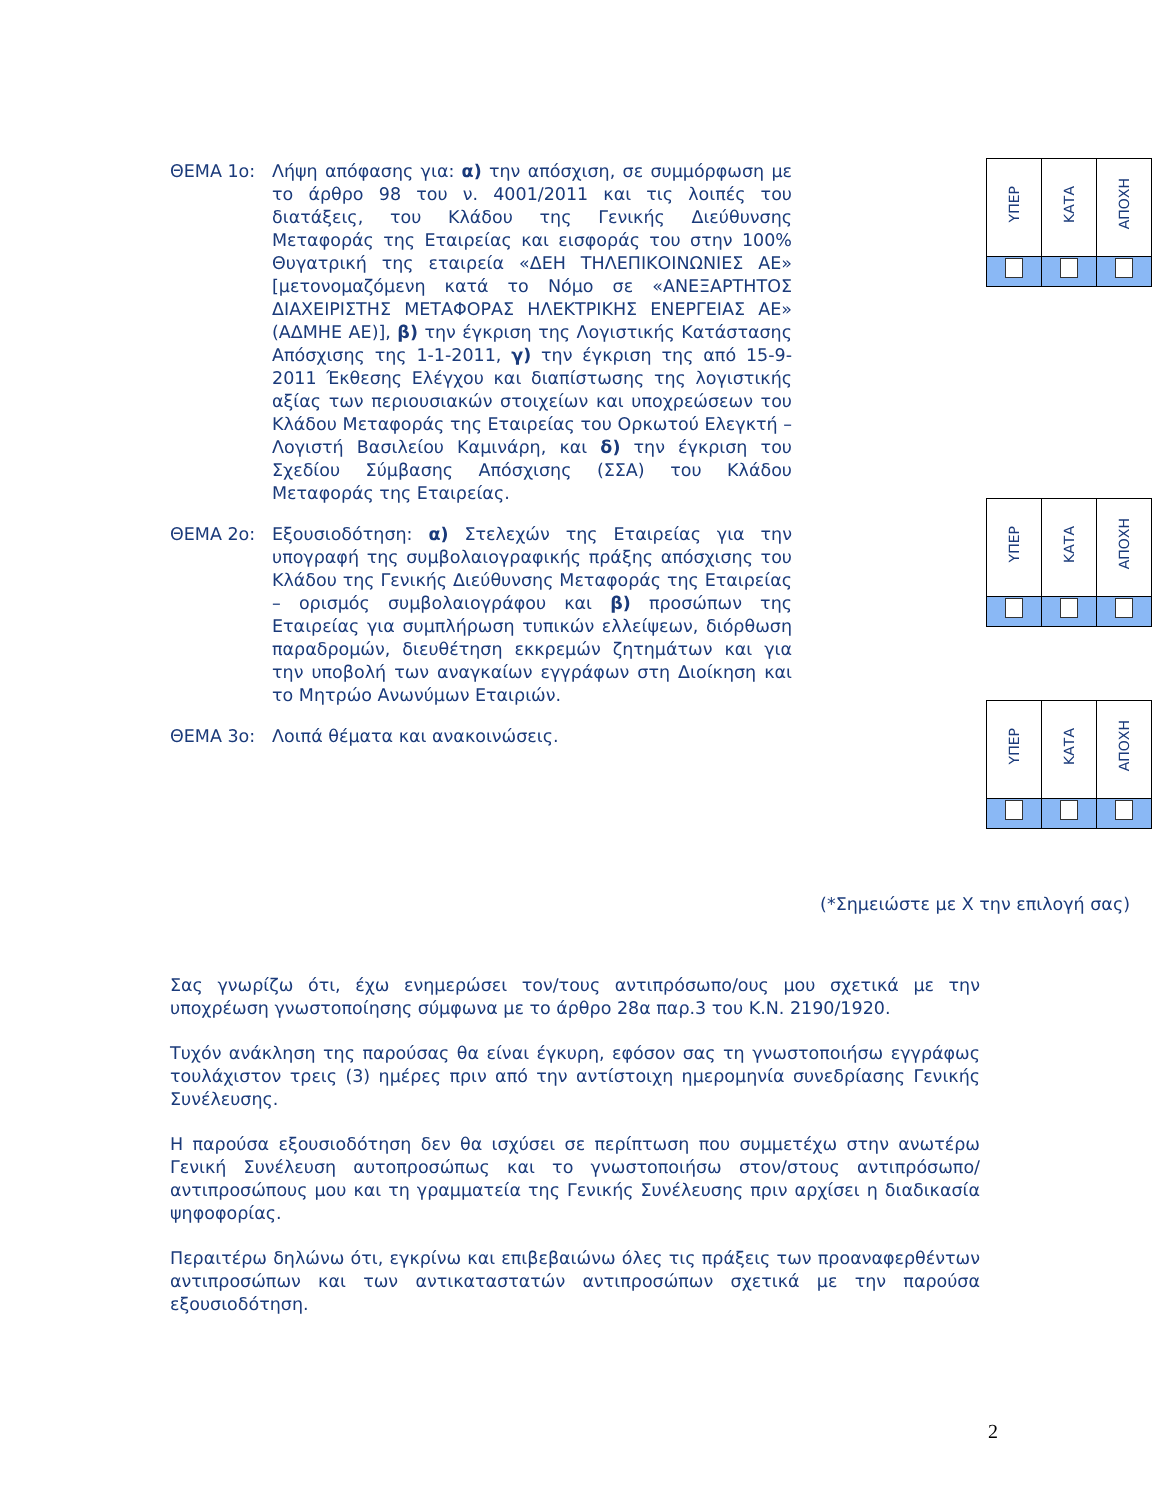ΘΕΜΑ 1ο: Λήψη απόφασης για: α) την απόσχιση, σε συμμόρφωση με το άρθρο 98 του ν. 4001/2011 και τις λοιπές του διατάξεις, του Κλάδου της Γενικής Διεύθυνσης Μεταφοράς της Εταιρείας και εισφοράς του στην 100% Θυγατρική της εταιρεία «ΔΕΗ ΤΗΛΕΠΙΚΟΙΝΩΝΙΕΣ ΑΕ» [μετονομαζόμενη κατά το Νόμο σε «ΑΝΕΞΑΡΤΗΤΟΣ ΔΙΑΧΕΙΡΙΣΤΗΣ ΜΕΤΑΦΟΡΑΣ ΗΛΕΚΤΡΙΚΗΣ ΕΝΕΡΓΕΙΑΣ ΑΕ» (ΑΔΜΗΕ ΑΕ)], β) την έγκριση της Λογιστικής Κατάστασης Απόσχισης της 1-1-2011, γ) την έγκριση της από 15-9-2011 Έκθεσης Ελέγχου και διαπίστωσης της λογιστικής αξίας των περιουσιακών στοιχείων και υποχρεώσεων του Κλάδου Μεταφοράς της Εταιρείας του Ορκωτού Ελεγκτή – Λογιστή Βασιλείου Καμινάρη, και δ) την έγκριση του Σχεδίου Σύμβασης Απόσχισης (ΣΣΑ) του Κλάδου Μεταφοράς της Εταιρείας.
| ΥΠΕΡ | ΚΑΤΑ | ΑΠΟΧΗ |
ΘΕΜΑ 2ο: Εξουσιοδότηση: α) Στελεχών της Εταιρείας για την υπογραφή της συμβολαιογραφικής πράξης απόσχισης του Κλάδου της Γενικής Διεύθυνσης Μεταφοράς της Εταιρείας – ορισμός συμβολαιογράφου και β) προσώπων της Εταιρείας για συμπλήρωση τυπικών ελλείψεων, διόρθωση παραδρομών, διευθέτηση εκκρεμών ζητημάτων και για την υποβολή των αναγκαίων εγγράφων στη Διοίκηση και το Μητρώο Ανωνύμων Εταιριών.
| ΥΠΕΡ | ΚΑΤΑ | ΑΠΟΧΗ |
ΘΕΜΑ 3ο: Λοιπά θέματα και ανακοινώσεις.
| ΥΠΕΡ | ΚΑΤΑ | ΑΠΟΧΗ |
(*Σημειώστε με Χ την επιλογή σας)
Σας γνωρίζω ότι, έχω ενημερώσει τον/τους αντιπρόσωπο/ους μου σχετικά με την υποχρέωση γνωστοποίησης σύμφωνα με το άρθρο 28α παρ.3 του Κ.Ν. 2190/1920.
Τυχόν ανάκληση της παρούσας θα είναι έγκυρη, εφόσον σας τη γνωστοποιήσω εγγράφως τουλάχιστον τρεις (3) ημέρες πριν από την αντίστοιχη ημερομηνία συνεδρίασης Γενικής Συνέλευσης.
Η παρούσα εξουσιοδότηση δεν θα ισχύσει σε περίπτωση που συμμετέχω στην ανωτέρω Γενική Συνέλευση αυτοπροσώπως και το γνωστοποιήσω στον/στους αντιπρόσωπο/αντιπροσώπους μου και τη γραμματεία της Γενικής Συνέλευσης πριν αρχίσει η διαδικασία ψηφοφορίας.
Περαιτέρω δηλώνω ότι, εγκρίνω και επιβεβαιώνω όλες τις πράξεις των προαναφερθέντων αντιπροσώπων και των αντικαταστατών αντιπροσώπων σχετικά με την παρούσα εξουσιοδότηση.
2